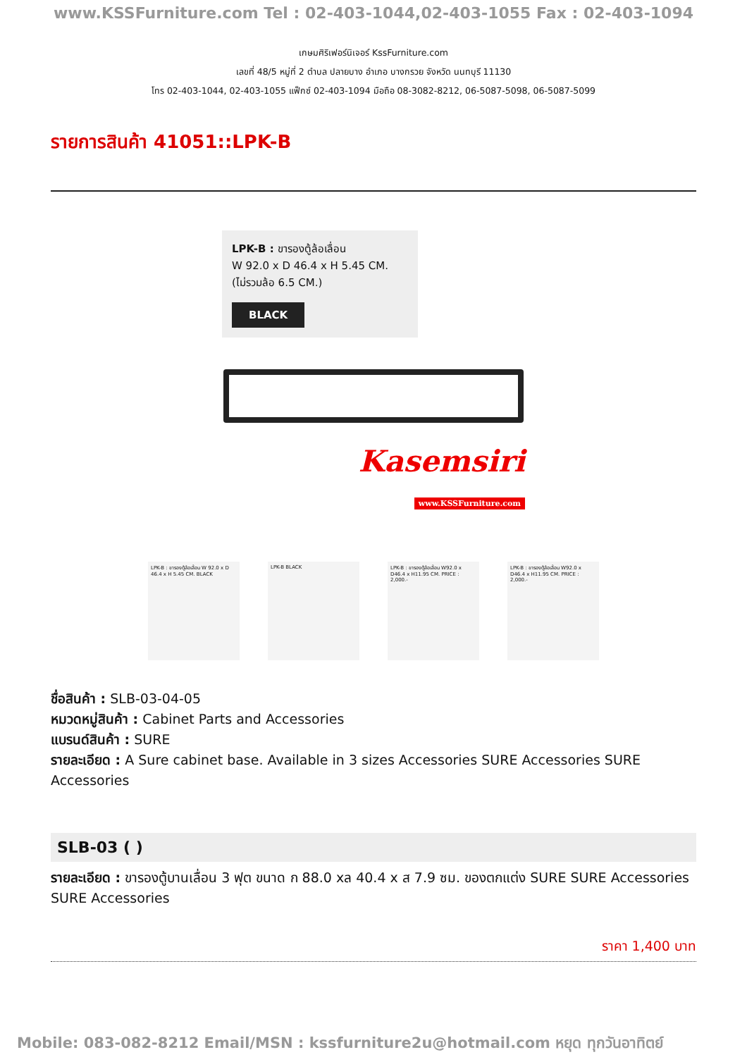www.KSSFurniture.com Tel : 02-403-1044,02-403-1055 Fax : 02-403-1094
เกษมศิริเฟอร์นิเจอร์ KssFurniture.com
เลขที่ 48/5 หมู่ที่ 2 ตำบล ปลายบาง อำเภอ บางกรวย จังหวัด นนทบุรี 11130
โทร 02-403-1044, 02-403-1055 แฟ็กซ์ 02-403-1094 มือถือ 08-3082-8212, 06-5087-5098, 06-5087-5099
รายการสินค้า 41051::LPK-B
LPK-B : ขารองตู้ล้อเลื่อน
W 92.0 x D 46.4 x H 5.45 CM.
(ไม่รวมล้อ 6.5 CM.)
BLACK
Kasemsiri
www.KSSFurniture.com
LPK-B : ขารองตู้ล้อเลื่อน W 92.0 x D 46.4 x H 5.45 CM. BLACK
LPK-B BLACK LPK-B : ขารองตู้ล้อเลื่อน W92.0 x D46.4 x H11.95 CM. PRICE : 2,000.-
LPK-B : ขารองตู้ล้อเลื่อน W92.0 x D46.4 x H11.95 CM. PRICE : 2,000.-
ชื่อสินค้า : SLB-03-04-05
หมวดหมู่สินค้า : Cabinet Parts and Accessories
แบรนด์สินค้า : SURE
รายละเอียด : A Sure cabinet base. Available in 3 sizes Accessories SURE Accessories SURE Accessories
SLB-03 ( )
รายละเอียด : ขารองตู้บานเลื่อน 3 ฟุต ขนาด ก 88.0 xล 40.4 x ส 7.9 ซม. ของตกแต่ง SURE SURE Accessories SURE Accessories
ราคา 1,400 บาท
Mobile: 083-082-8212 Email/MSN : kssfurniture2u@hotmail.com หยุด ทุกวันอาทิตย์